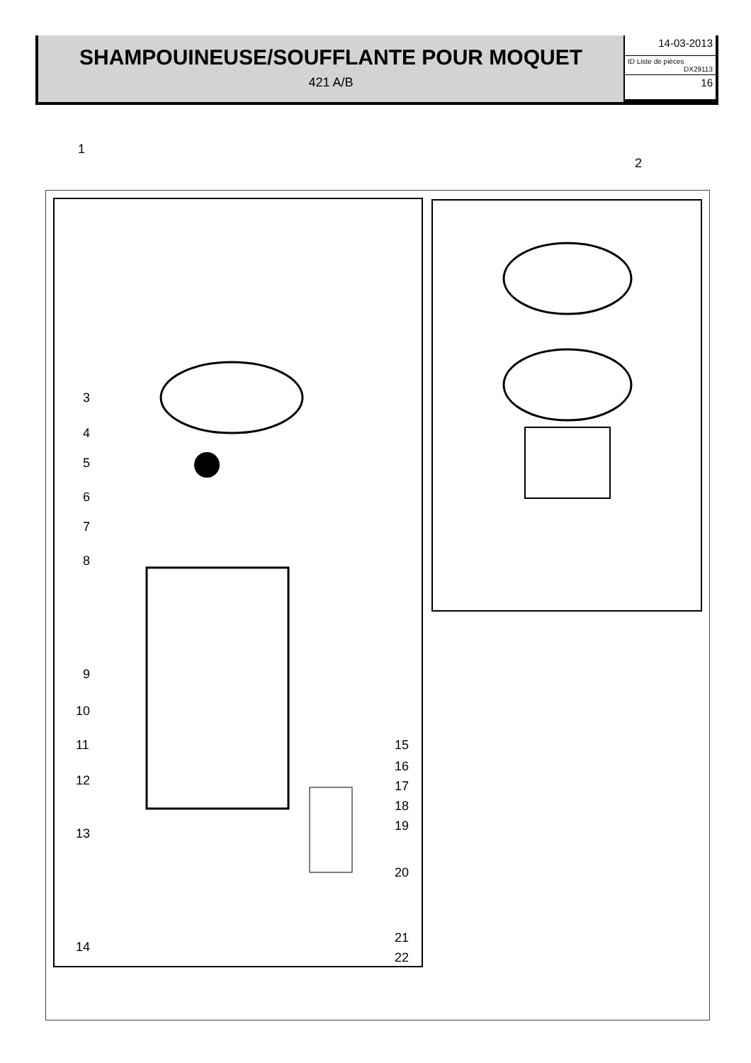SHAMPOUINEUSE/SOUFFLANTE POUR MOQUET
421 A/B
14-03-2013
ID Liste de pièces
DX29113
16
1
2
3
4
5
6
7
8
9
10
11
12
13
14
15
16
17
18
19
20
21
22